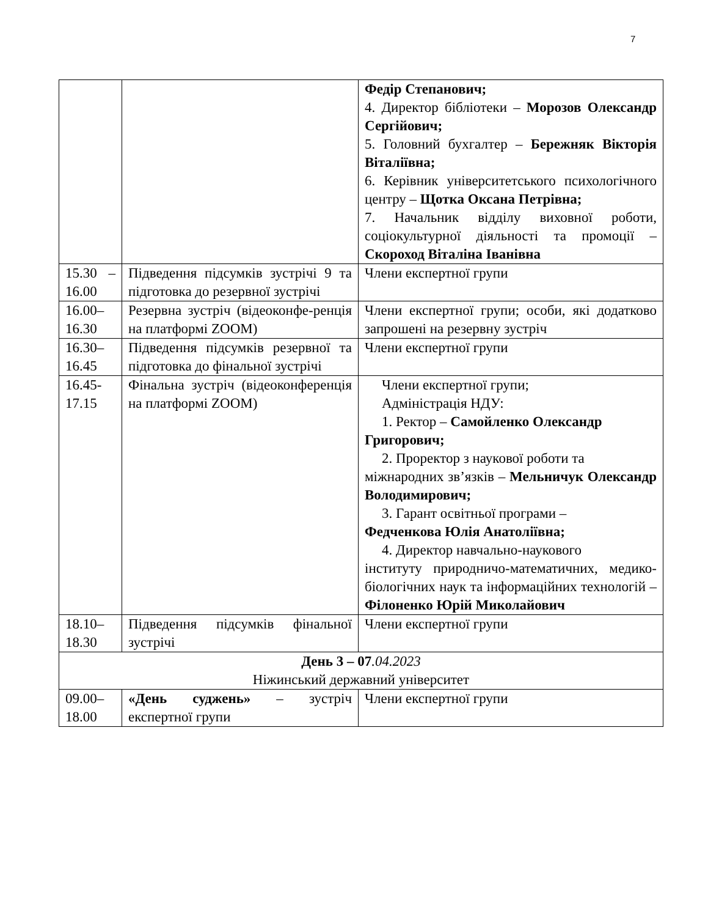7
| | | Федір Степанович; 4. Директор бібліотеки – Морозов Олександр Сергійович; 5. Головний бухгалтер – Бережняк Вікторія Віталіївна; 6. Керівник університетського психологічного центру – Щотка Оксана Петрівна; 7. Начальник відділу виховної роботи, соціокультурної діяльності та промоції – Скороход Віталіна Іванівна |
| 15.30 – 16.00 | Підведення підсумків зустрічі 9 та підготовка до резервної зустрічі | Члени експертної групи |
| 16.00–16.30 | Резервна зустріч (відеоконфе-ренція на платформі ZOOM) | Члени експертної групи; особи, які додатково запрошені на резервну зустріч |
| 16.30–16.45 | Підведення підсумків резервної та підготовка до фінальної зустрічі | Члени експертної групи |
| 16.45-17.15 | Фінальна зустріч (відеоконференція на платформі ZOOM) | Члени експертної групи; Адміністрація НДУ: 1. Ректор – Самойленко Олександр Григорович; 2. Проректор з наукової роботи та міжнародних зв’язків – Мельничук Олександр Володимирович; 3. Гарант освітньої програми – Федченкова Юлія Анатоліївна; 4. Директор навчально-наукового інституту природничо-математичних, медико-біологічних наук та інформаційних технологій – Філоненко Юрій Миколайович |
| 18.10–18.30 | Підведення підсумків фінальної зустрічі | Члени експертної групи |
| День 3 – 07 .04.2023 Ніжинський державний університет | | |
| 09.00–18.00 | «День суджень» – зустріч експертної групи | Члени експертної групи |